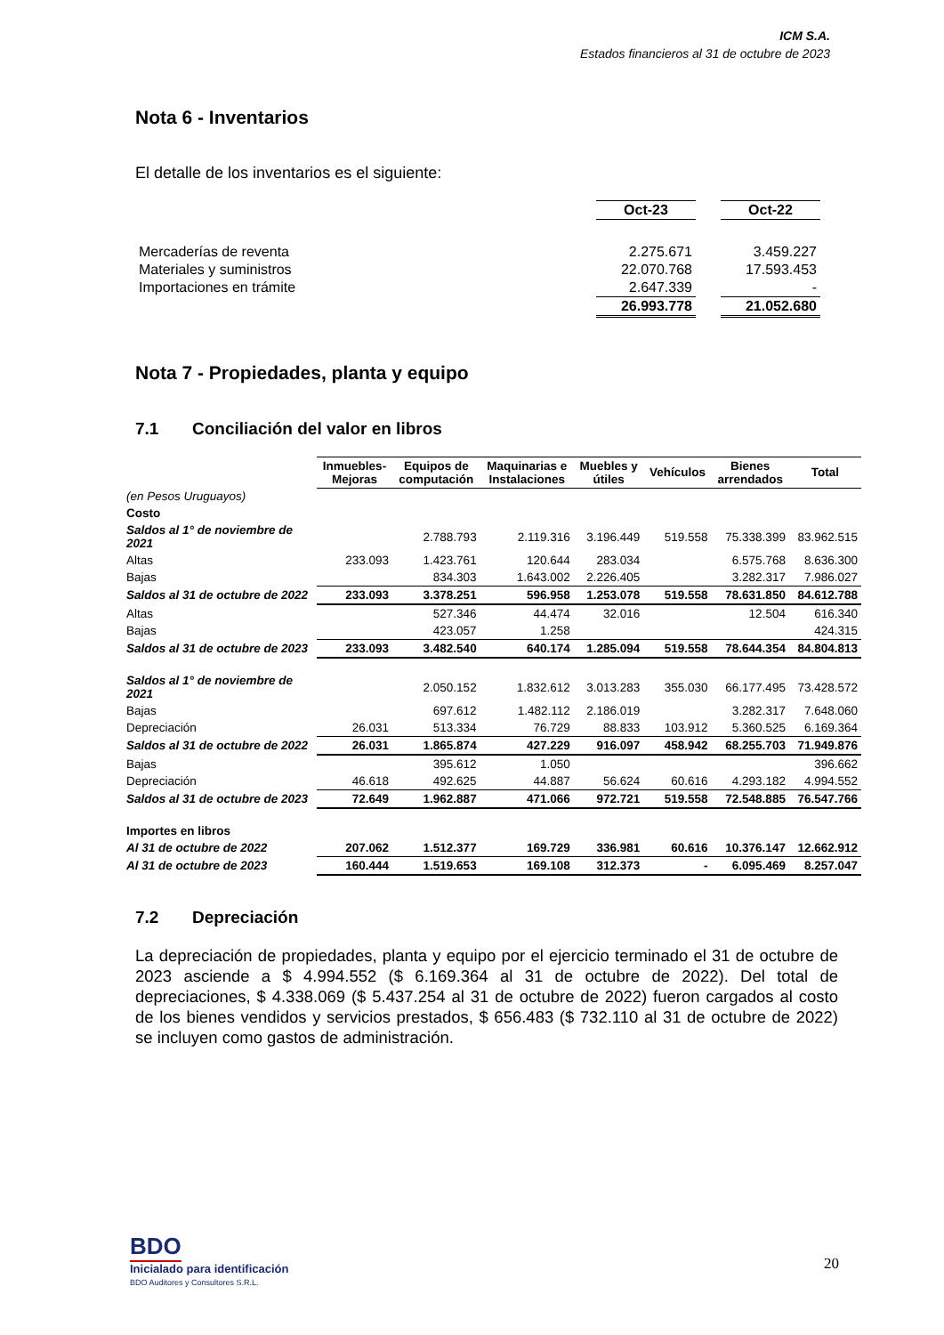ICM S.A.
Estados financieros al 31 de octubre de 2023
Nota 6 - Inventarios
El detalle de los inventarios es el siguiente:
| | Oct-23 | | Oct-22 |
| Mercaderías de reventa | 2.275.671 | | 3.459.227 |
| Materiales y suministros | 22.070.768 | | 17.593.453 |
| Importaciones en trámite | 2.647.339 | | - |
| | 26.993.778 | | 21.052.680 |
Nota 7 - Propiedades, planta y equipo
7.1 Conciliación del valor en libros
| | Inmuebles- Mejoras | Equipos de computación | Maquinarias e Instalaciones | Muebles y útiles | Vehículos | Bienes arrendados | Total |
| (en Pesos Uruguayos) | | | | | | | |
| Costo | | | | | | | |
| Saldos al 1° de noviembre de 2021 | | 2.788.793 | 2.119.316 | 3.196.449 | 519.558 | 75.338.399 | 83.962.515 |
| Altas | 233.093 | 1.423.761 | 120.644 | 283.034 | | 6.575.768 | 8.636.300 |
| Bajas | | 834.303 | 1.643.002 | 2.226.405 | | 3.282.317 | 7.986.027 |
| Saldos al 31 de octubre de 2022 | 233.093 | 3.378.251 | 596.958 | 1.253.078 | 519.558 | 78.631.850 | 84.612.788 |
| Altas | | 527.346 | 44.474 | 32.016 | | 12.504 | 616.340 |
| Bajas | | 423.057 | 1.258 | | | | 424.315 |
| Saldos al 31 de octubre de 2023 | 233.093 | 3.482.540 | 640.174 | 1.285.094 | 519.558 | 78.644.354 | 84.804.813 |
| Saldos al 1° de noviembre de 2021 | | 2.050.152 | 1.832.612 | 3.013.283 | 355.030 | 66.177.495 | 73.428.572 |
| Bajas | | 697.612 | 1.482.112 | 2.186.019 | | 3.282.317 | 7.648.060 |
| Depreciación | 26.031 | 513.334 | 76.729 | 88.833 | 103.912 | 5.360.525 | 6.169.364 |
| Saldos al 31 de octubre de 2022 | 26.031 | 1.865.874 | 427.229 | 916.097 | 458.942 | 68.255.703 | 71.949.876 |
| Bajas | | 395.612 | 1.050 | | | | 396.662 |
| Depreciación | 46.618 | 492.625 | 44.887 | 56.624 | 60.616 | 4.293.182 | 4.994.552 |
| Saldos al 31 de octubre de 2023 | 72.649 | 1.962.887 | 471.066 | 972.721 | 519.558 | 72.548.885 | 76.547.766 |
| Importes en libros | | | | | | | |
| Al 31 de octubre de 2022 | 207.062 | 1.512.377 | 169.729 | 336.981 | 60.616 | 10.376.147 | 12.662.912 |
| Al 31 de octubre de 2023 | 160.444 | 1.519.653 | 169.108 | 312.373 | - | 6.095.469 | 8.257.047 |
7.2 Depreciación
La depreciación de propiedades, planta y equipo por el ejercicio terminado el 31 de octubre de 2023 asciende a $ 4.994.552 ($ 6.169.364 al 31 de octubre de 2022). Del total de depreciaciones, $ 4.338.069 ($ 5.437.254 al 31 de octubre de 2022) fueron cargados al costo de los bienes vendidos y servicios prestados, $ 656.483 ($ 732.110 al 31 de octubre de 2022) se incluyen como gastos de administración.
BDO
Inicialado para identificación
BDO Auditores y Consultores S.R.L.
20